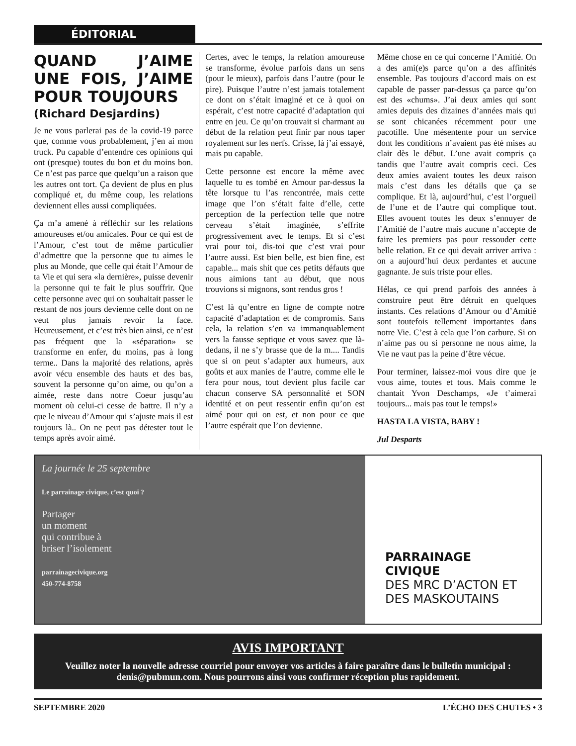ÉDITORIAL
QUAND J’AIME UNE FOIS, J’AIME POUR TOUJOURS
(Richard Desjardins)
Je ne vous parlerai pas de la covid-19 parce que, comme vous probablement, j’en ai mon truck. Pu capable d’entendre ces opinions qui ont (presque) toutes du bon et du moins bon. Ce n’est pas parce que quelqu’un a raison que les autres ont tort. Ça devient de plus en plus compliqué et, du même coup, les relations deviennent elles aussi compliquées.
Ça m’a amené à réfléchir sur les relations amoureuses et/ou amicales. Pour ce qui est de l’Amour, c’est tout de même particulier d’admettre que la personne que tu aimes le plus au Monde, que celle qui était l’Amour de ta Vie et qui sera «la dernière», puisse devenir la personne qui te fait le plus souffrir. Que cette personne avec qui on souhaitait passer le restant de nos jours devienne celle dont on ne veut plus jamais revoir la face. Heureusement, et c’est très bien ainsi, ce n’est pas fréquent que la «séparation» se transforme en enfer, du moins, pas à long terme.. Dans la majorité des relations, après avoir vécu ensemble des hauts et des bas, souvent la personne qu’on aime, ou qu’on a aimée, reste dans notre Coeur jusqu’au moment où celui-ci cesse de battre. Il n’y a que le niveau d’Amour qui s’ajuste mais il est toujours là.. On ne peut pas détester tout le temps après avoir aimé.
Certes, avec le temps, la relation amoureuse se transforme, évolue parfois dans un sens (pour le mieux), parfois dans l’autre (pour le pire). Puisque l’autre n’est jamais totalement ce dont on s’était imaginé et ce à quoi on espérait, c’est notre capacité d’adaptation qui entre en jeu. Ce qu’on trouvait si charmant au début de la relation peut finir par nous taper royalement sur les nerfs. Crisse, là j’ai essayé, mais pu capable.
Cette personne est encore la même avec laquelle tu es tombé en Amour par-dessus la tête lorsque tu l’as rencontrée, mais cette image que l’on s’était faite d’elle, cette perception de la perfection telle que notre cerveau s’était imaginée, s’effrite progressivement avec le temps. Et si c’est vrai pour toi, dis-toi que c’est vrai pour l’autre aussi. Est bien belle, est bien fine, est capable... mais shit que ces petits défauts que nous aimions tant au début, que nous trouvions si mignons, sont rendus gros !
C’est là qu’entre en ligne de compte notre capacité d’adaptation et de compromis. Sans cela, la relation s’en va immanquablement vers la fausse septique et vous savez que là-dedans, il ne s’y brasse que de la m.... Tandis que si on peut s’adapter aux humeurs, aux goûts et aux manies de l’autre, comme elle le fera pour nous, tout devient plus facile car chacun conserve SA personnalité et SON identité et on peut ressentir enfin qu’on est aimé pour qui on est, et non pour ce que l’autre espérait que l’on devienne.
Même chose en ce qui concerne l’Amitié. On a des ami(e)s parce qu’on a des affinités ensemble. Pas toujours d’accord mais on est capable de passer par-dessus ça parce qu’on est des «chums». J’ai deux amies qui sont amies depuis des dizaines d’années mais qui se sont chicanées récemment pour une pacotille. Une mésentente pour un service dont les conditions n’avaient pas été mises au clair dès le début. L’une avait compris ça tandis que l’autre avait compris ceci. Ces deux amies avaient toutes les deux raison mais c’est dans les détails que ça se complique. Et là, aujourd’hui, c’est l’orgueil de l’une et de l’autre qui complique tout. Elles avouent toutes les deux s’ennuyer de l’Amitié de l’autre mais aucune n’accepte de faire les premiers pas pour ressouder cette belle relation. Et ce qui devait arriver arriva : on a aujourd’hui deux perdantes et aucune gagnante. Je suis triste pour elles.
Hélas, ce qui prend parfois des années à construire peut être détruit en quelques instants. Ces relations d’Amour ou d’Amitié sont toutefois tellement importantes dans notre Vie. C’est à cela que l’on carbure. Si on n’aime pas ou si personne ne nous aime, la Vie ne vaut pas la peine d’être vécue.
Pour terminer, laissez-moi vous dire que je vous aime, toutes et tous. Mais comme le chantait Yvon Deschamps, «Je t’aimerai toujours... mais pas tout le temps!»
HASTA LA VISTA, BABY !
Jul Desparts
La journée le 25 septembre
Le parrainage civique, c’est quoi ?
Partager
un moment
qui contribue à
briser l’isolement
parrainagecivique.org
450-774-8758
PARRAINAGE
CIVIQUE
DES MRC D’ACTON ET
DES MASKOUTAINS
AVIS IMPORTANT
Veuillez noter la nouvelle adresse courriel pour envoyer vos articles à faire paraître dans le bulletin municipal : denis@pubmun.com. Nous pourrons ainsi vous confirmer réception plus rapidement.
SEPTEMBRE 2020 L’ÉCHO DES CHUTES • 3